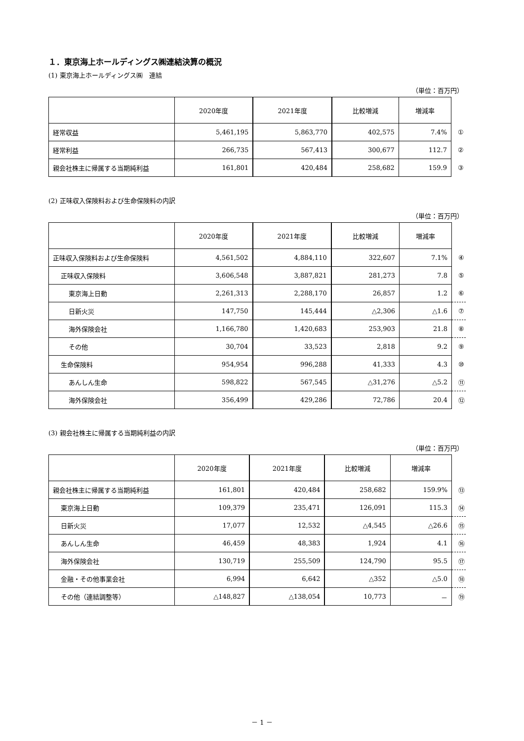１．東京海上ホールディングス㈱連結決算の概況
(1) 東京海上ホールディングス㈱　連結
（単位：百万円）
| | 2020年度 | 2021年度 | 比較増減 | 増減率 | |
| 経常収益 | 5,461,195 | 5,863,770 | 402,575 | 7.4% | ① |
| 経常利益 | 266,735 | 567,413 | 300,677 | 112.7 | ② |
| 親会社株主に帰属する当期純利益 | 161,801 | 420,484 | 258,682 | 159.9 | ③ |
(2) 正味収入保険料および生命保険料の内訳
（単位：百万円）
| | 2020年度 | 2021年度 | 比較増減 | 増減率 | |
| 正味収入保険料および生命保険料 | 4,561,502 | 4,884,110 | 322,607 | 7.1% | ④ |
| 正味収入保険料 | 3,606,548 | 3,887,821 | 281,273 | 7.8 | ⑤ |
| 東京海上日動 | 2,261,313 | 2,288,170 | 26,857 | 1.2 | ⑥ |
| 日新火災 | 147,750 | 145,444 | △2,306 | △1.6 | ⑦ |
| 海外保険会社 | 1,166,780 | 1,420,683 | 253,903 | 21.8 | ⑧ |
| その他 | 30,704 | 33,523 | 2,818 | 9.2 | ⑨ |
| 生命保険料 | 954,954 | 996,288 | 41,333 | 4.3 | ⑩ |
| あんしん生命 | 598,822 | 567,545 | △31,276 | △5.2 | ⑪ |
| 海外保険会社 | 356,499 | 429,286 | 72,786 | 20.4 | ⑫ |
(3) 親会社株主に帰属する当期純利益の内訳
（単位：百万円）
| | 2020年度 | 2021年度 | 比較増減 | 増減率 | |
| 親会社株主に帰属する当期純利益 | 161,801 | 420,484 | 258,682 | 159.9% | ⑬ |
| 東京海上日動 | 109,379 | 235,471 | 126,091 | 115.3 | ⑭ |
| 日新火災 | 17,077 | 12,532 | △4,545 | △26.6 | ⑮ |
| あんしん生命 | 46,459 | 48,383 | 1,924 | 4.1 | ⑯ |
| 海外保険会社 | 130,719 | 255,509 | 124,790 | 95.5 | ⑰ |
| 金融・その他事業会社 | 6,994 | 6,642 | △352 | △5.0 | ⑱ |
| その他（連結調整等） | △148,827 | △138,054 | 10,773 | － | ⑲ |
－ 1 －